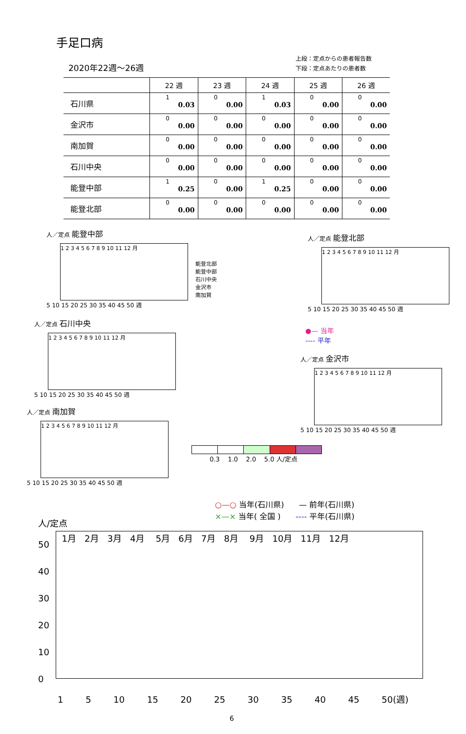手足口病
2020年22週～26週
上段：定点からの患者報告数
下段：定点あたりの患者数
| | 22 週 | 23 週 | 24 週 | 25 週 | 26 週 |
| --- | --- | --- | --- | --- | --- |
| 石川県 | 1 0.03 | 0 0.00 | 1 0.03 | 0 0.00 | 0 0.00 |
| 金沢市 | 0 0.00 | 0 0.00 | 0 0.00 | 0 0.00 | 0 0.00 |
| 南加賀 | 0 0.00 | 0 0.00 | 0 0.00 | 0 0.00 | 0 0.00 |
| 石川中央 | 0 0.00 | 0 0.00 | 0 0.00 | 0 0.00 | 0 0.00 |
| 能登中部 | 1 0.25 | 0 0.00 | 1 0.25 | 0 0.00 | 0 0.00 |
| 能登北部 | 0 0.00 | 0 0.00 | 0 0.00 | 0 0.00 | 0 0.00 |
人／定点 能登中部
1 2 3 4 5 6 7 8 9 10 11 12 月
5 10 15 20 25 30 35 40 45 50 週
人／定点 能登北部
1 2 3 4 5 6 7 8 9 10 11 12 月
5 10 15 20 25 30 35 40 45 50 週
人／定点 石川中央
1 2 3 4 5 6 7 8 9 10 11 12 月
5 10 15 20 25 30 35 40 45 50 週
人／定点 金沢市
1 2 3 4 5 6 7 8 9 10 11 12 月
5 10 15 20 25 30 35 40 45 50 週
人／定点 南加賀
1 2 3 4 5 6 7 8 9 10 11 12 月
5 10 15 20 25 30 35 40 45 50 週
●— 当年
---- 平年
能登北部
能登中部
石川中央
金沢市
南加賀
0.3 1.0 2.0 5.0 人/定点
○—○ 当年(石川県) — 前年(石川県)
×—× 当年( 全国 ) ---- 平年(石川県)
人/定点
50
40
30
20
10
0
1月 2月 3月 4月 5月 6月 7月 8月 9月 10月 11月 12月
1 5 10 15 20 25 30 35 40 45 50(週)
6